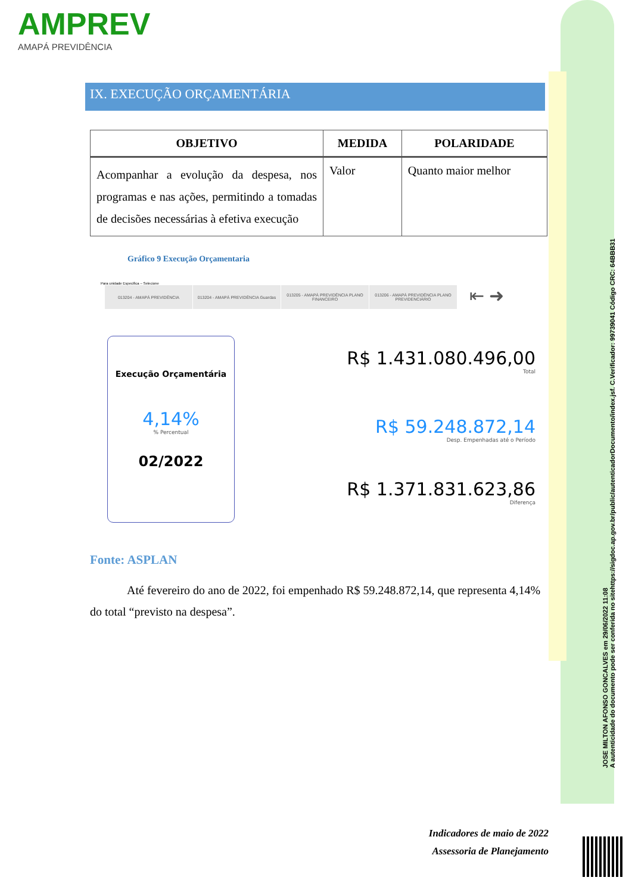AMPREV
AMAPÁ PREVIDÊNCIA
IX. EXECUÇÃO ORÇAMENTÁRIA
| OBJETIVO | MEDIDA | POLARIDADE |
| --- | --- | --- |
| Acompanhar a evolução da despesa, nos programas e nas ações, permitindo a tomadas de decisões necessárias à efetiva execução | Valor | Quanto maior melhor |
Gráfico 9 Execução Orçamentaria
Para unidade Especifica – Selecione
013204 - AMAPÁ PREVIDÊNCIA 013204 - AMAPÁ PREVIDÊNCIA Guardas 013205 - AMAPÁ PREVIDÊNCIA PLANO FINANCEIRO
013206 - AMAPÁ PREVIDÊNCIA PLANO PREVIDENCIÁRIO
⇤ ➜
Execução Orçamentária
4,14%
% Percentual
02/2022
R$ 1.431.080.496,00
Total
R$ 59.248.872,14
Desp. Empenhadas até o Período
R$ 1.371.831.623,86
Diferença
Fonte: ASPLAN
Até fevereiro do ano de 2022, foi empenhado R$ 59.248.872,14, que representa 4,14% do total “previsto na despesa”.
JOSE MILTON AFONSO GONCALVES em 29/06/2022 11:08
A autenticidade do documento pode ser conferida no sitehttps://sigdoc.ap.gov.br/public/autenticadorDocumento/index.jsf. C.Verificador: 99739041 Código CRC: 64BBB31
Indicadores de maio de 2022
Assessoria de Planejamento